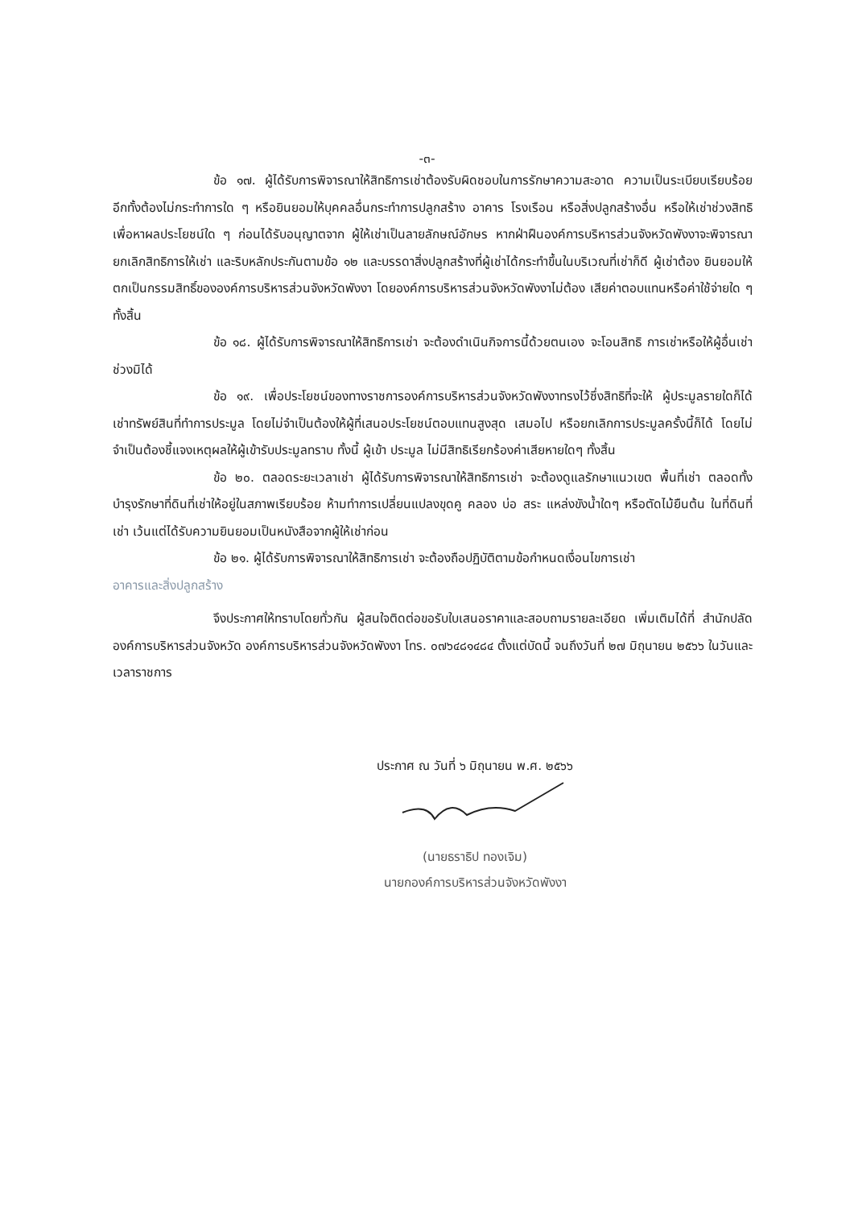-๓-
ข้อ ๑๗. ผู้ได้รับการพิจารณาให้สิทธิการเช่าต้องรับผิดชอบในการรักษาความสะอาด ความเป็นระเบียบเรียบร้อย อีกทั้งต้องไม่กระทำการใด ๆ หรือยินยอมให้บุคคลอื่นกระทำการปลูกสร้าง อาคาร โรงเรือน หรือสิ่งปลูกสร้างอื่น หรือให้เช่าช่วงสิทธิเพื่อหาผลประโยชน์ใด ๆ ก่อนได้รับอนุญาตจาก ผู้ให้เช่าเป็นลายลักษณ์อักษร หากฝ่าฝืนองค์การบริหารส่วนจังหวัดพังงาจะพิจารณายกเลิกสิทธิการให้เช่า และริบหลักประกันตามข้อ ๑๒ และบรรดาสิ่งปลูกสร้างที่ผู้เช่าได้กระทำขึ้นในบริเวณที่เช่าก็ดี ผู้เช่าต้อง ยินยอมให้ตกเป็นกรรมสิทธิ์ขององค์การบริหารส่วนจังหวัดพังงา โดยองค์การบริหารส่วนจังหวัดพังงาไม่ต้อง เสียค่าตอบแทนหรือค่าใช้จ่ายใด ๆ ทั้งสิ้น
ข้อ ๑๘. ผู้ได้รับการพิจารณาให้สิทธิการเช่า จะต้องดำเนินกิจการนี้ด้วยตนเอง จะโอนสิทธิ การเช่าหรือให้ผู้อื่นเช่าช่วงมิได้
ข้อ ๑๙. เพื่อประโยชน์ของทางราชการองค์การบริหารส่วนจังหวัดพังงาทรงไว้ซึ่งสิทธิที่จะให้ ผู้ประมูลรายใดก็ได้ เช่าทรัพย์สินที่ทำการประมูล โดยไม่จำเป็นต้องให้ผู้ที่เสนอประโยชน์ตอบแทนสูงสุด เสมอไป หรือยกเลิกการประมูลครั้งนี้ก็ได้ โดยไม่จำเป็นต้องชี้แจงเหตุผลให้ผู้เข้ารับประมูลทราบ ทั้งนี้ ผู้เข้า ประมูล ไม่มีสิทธิเรียกร้องค่าเสียหายใดๆ ทั้งสิ้น
ข้อ ๒๐. ตลอดระยะเวลาเช่า ผู้ได้รับการพิจารณาให้สิทธิการเช่า จะต้องดูแลรักษาแนวเขต พื้นที่เช่า ตลอดทั้งบำรุงรักษาที่ดินที่เช่าให้อยู่ในสภาพเรียบร้อย ห้ามทำการเปลี่ยนแปลงขุดคู คลอง บ่อ สระ แหล่งขังน้ำใดๆ หรือตัดไม้ยืนต้น ในที่ดินที่เช่า เว้นแต่ได้รับความยินยอมเป็นหนังสือจากผู้ให้เช่าก่อน
ข้อ ๒๑. ผู้ได้รับการพิจารณาให้สิทธิการเช่า จะต้องถือปฏิบัติตามข้อกำหนดเงื่อนไขการเช่า
อาคารและสิ่งปลูกสร้าง
จึงประกาศให้ทราบโดยทั่วกัน ผู้สนใจติดต่อขอรับใบเสนอราคาและสอบถามรายละเอียด เพิ่มเติมได้ที่ สำนักปลัดองค์การบริหารส่วนจังหวัด องค์การบริหารส่วนจังหวัดพังงา โทร. ๐๗๖๔๘๑๔๘๔ ตั้งแต่บัดนี้ จนถึงวันที่ ๒๗ มิถุนายน ๒๕๖๖ ในวันและเวลาราชการ
ประกาศ ณ วันที่ ๖ มิถุนายน พ.ศ. ๒๕๖๖
(นายธราธิป ทองเจิม)
นายกองค์การบริหารส่วนจังหวัดพังงา